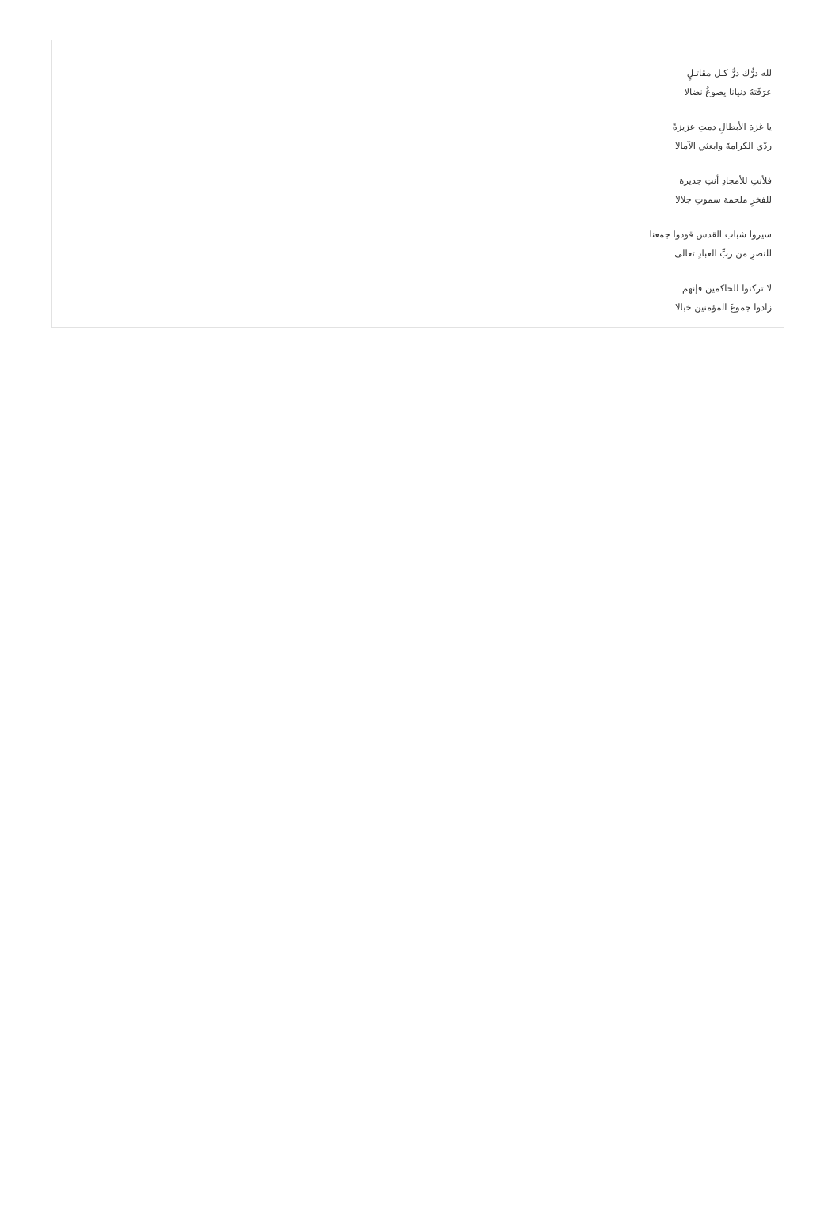لله درُّك درٌّ كـل مقاتـلٍ
عرَفَتهُ دنيانا يصوغُ نضالا
يا غزة الأبطالِ دمتِ عزيزةً
ردّي الكرامةَ وابعثي الآمالا
فلأنتِ للأمجادِ أنتِ جديرة
للفخرِ ملحمة سموتِ جلالا
سيروا شباب القدس قودوا جمعنا
للنصرِ من ربِّ العبادِ تعالى
لا تركنوا للحاكمين فإنهم
زادوا جموعَ المؤمنين خبالا